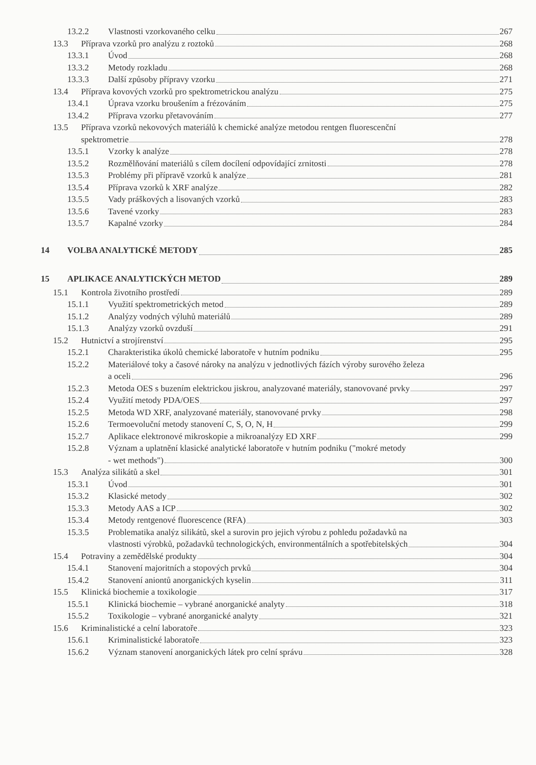13.2.2 Vlastnosti vzorkovaného celku 267
13.3 Příprava vzorků pro analýzu z roztoků 268
13.3.1 Úvod 268
13.3.2 Metody rozkladu 268
13.3.3 Další způsoby přípravy vzorku 271
13.4 Příprava kovových vzorků pro spektrometrickou analýzu 275
13.4.1 Úprava vzorku broušením a frézováním 275
13.4.2 Příprava vzorku přetavováním 277
13.5 Příprava vzorků nekovových materiálů k chemické analýze metodou rentgen fluorescenční
spektrometrie 278
13.5.1 Vzorky k analýze 278
13.5.2 Rozmělňování materiálů s cílem docílení odpovídající zrnitosti 278
13.5.3 Problémy při přípravě vzorků k analýze 281
13.5.4 Příprava vzorků k XRF analýze 282
13.5.5 Vady práškových a lisovaných vzorků 283
13.5.6 Tavené vzorky 283
13.5.7 Kapalné vzorky 284
14 VOLBA ANALYTICKÉ METODY 285
15 APLIKACE ANALYTICKÝCH METOD 289
15.1 Kontrola životního prostředí 289
15.1.1 Využití spektrometrických metod 289
15.1.2 Analýzy vodných výluhů materiálů 289
15.1.3 Analýzy vzorků ovzduší 291
15.2 Hutnictví a strojírenství 295
15.2.1 Charakteristika úkolů chemické laboratoře v hutním podniku 295
15.2.2 Materiálové toky a časové nároky na analýzu v jednotlivých fázích výroby surového železa
a oceli 296
15.2.3 Metoda OES s buzením elektrickou jiskrou, analyzované materiály, stanovované prvky 297
15.2.4 Využití metody PDA/OES 297
15.2.5 Metoda WD XRF, analyzované materiály, stanovované prvky 298
15.2.6 Termoevoluční metody stanovení C, S, O, N, H 299
15.2.7 Aplikace elektronové mikroskopie a mikroanalýzy ED XRF 299
15.2.8 Význam a uplatnění klasické analytické laboratoře v hutním podniku ("mokré metody
- wet methods") 300
15.3 Analýza silikátů a skel 301
15.3.1 Úvod 301
15.3.2 Klasické metody 302
15.3.3 Metody AAS a ICP 302
15.3.4 Metody rentgenové fluorescence (RFA) 303
15.3.5 Problematika analýz silikátů, skel a surovin pro jejich výrobu z pohledu požadavků na
vlastnosti výrobků, požadavků technologických, environmentálních a spotřebitelských 304
15.4 Potraviny a zemědělské produkty 304
15.4.1 Stanovení majoritních a stopových prvků 304
15.4.2 Stanovení aniontů anorganických kyselin 311
15.5 Klinická biochemie a toxikologie 317
15.5.1 Klinická biochemie – vybrané anorganické analyty 318
15.5.2 Toxikologie – vybrané anorganické analyty 321
15.6 Kriminalistické a celní laboratoře 323
15.6.1 Kriminalistické laboratoře 323
15.6.2 Význam stanovení anorganických látek pro celní správu 328